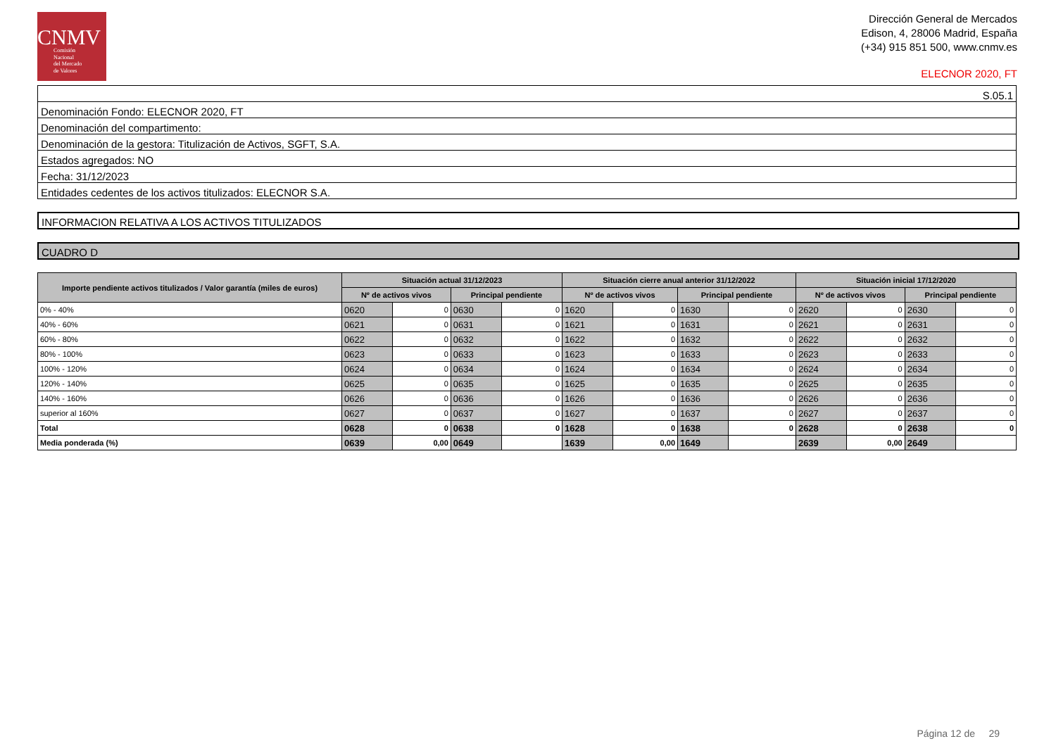CNMV
Comisión
Nacional
del Mercado
de Valores
Dirección General de Mercados
Edison, 4, 28006 Madrid, España
(+34) 915 851 500, www.cnmv.es
ELECNOR 2020, FT
| S.05.1 |
| Denominación Fondo: ELECNOR 2020, FT |
| Denominación del compartimento: |
| Denominación de la gestora: Titulización de Activos, SGFT, S.A. |
| Estados agregados: NO |
| Fecha: 31/12/2023 |
| Entidades cedentes de los activos titulizados: ELECNOR S.A. |
INFORMACION RELATIVA A LOS ACTIVOS TITULIZADOS
CUADRO D
| Importe pendiente activos titulizados / Valor garantía (miles de euros) | Situación actual 31/12/2023 | | | | Situación cierre anual anterior 31/12/2022 | | | | Situación inicial 17/12/2020 | | | |
| --- | --- | --- | --- | --- | --- | --- | --- | --- | --- | --- | --- | --- |
| | Nº de activos vivos | | Principal pendiente | | Nº de activos vivos | | Principal pendiente | | Nº de activos vivos | | Principal pendiente | |
| 0% - 40% | 0620 | 0 | 0630 | 0 | 1620 | 0 | 1630 | 0 | 2620 | 0 | 2630 | 0 |
| 40% - 60% | 0621 | 0 | 0631 | 0 | 1621 | 0 | 1631 | 0 | 2621 | 0 | 2631 | 0 |
| 60% - 80% | 0622 | 0 | 0632 | 0 | 1622 | 0 | 1632 | 0 | 2622 | 0 | 2632 | 0 |
| 80% - 100% | 0623 | 0 | 0633 | 0 | 1623 | 0 | 1633 | 0 | 2623 | 0 | 2633 | 0 |
| 100% - 120% | 0624 | 0 | 0634 | 0 | 1624 | 0 | 1634 | 0 | 2624 | 0 | 2634 | 0 |
| 120% - 140% | 0625 | 0 | 0635 | 0 | 1625 | 0 | 1635 | 0 | 2625 | 0 | 2635 | 0 |
| 140% - 160% | 0626 | 0 | 0636 | 0 | 1626 | 0 | 1636 | 0 | 2626 | 0 | 2636 | 0 |
| superior al 160% | 0627 | 0 | 0637 | 0 | 1627 | 0 | 1637 | 0 | 2627 | 0 | 2637 | 0 |
| Total | 0628 | 0 | 0638 | 0 | 1628 | 0 | 1638 | 0 | 2628 | 0 | 2638 | 0 |
| Media ponderada (%) | 0639 | 0,00 | 0649 | | 1639 | 0,00 | 1649 | | 2639 | 0,00 | 2649 | |
Página 12 de 29